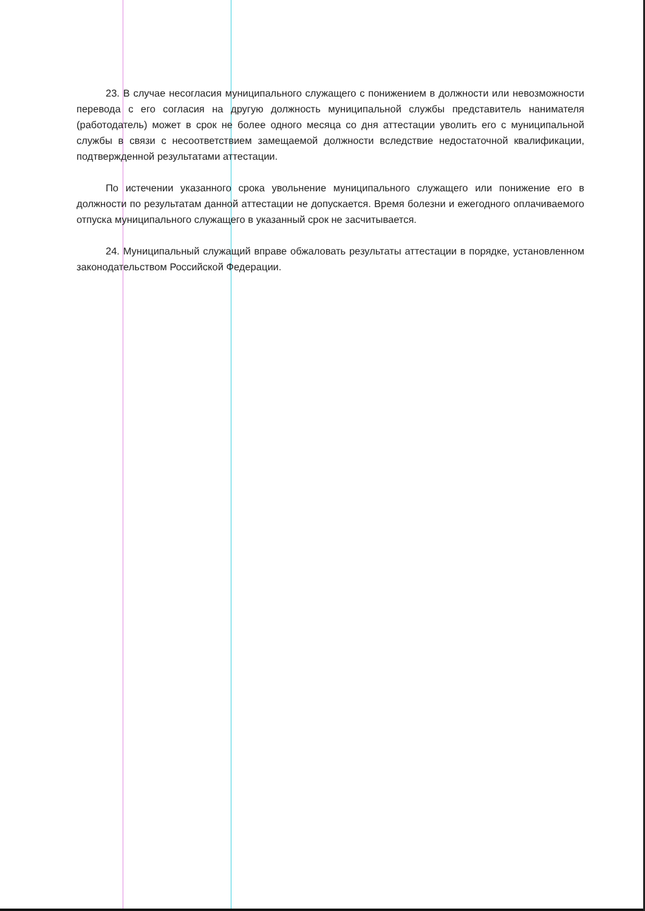23. В случае несогласия муниципального служащего с понижением в должности или невозможности перевода с его согласия на другую должность муниципальной службы представитель нанимателя (работодатель) может в срок не более одного месяца со дня аттестации уволить его с муниципальной службы в связи с несоответствием замещаемой должности вследствие недостаточной квалификации, подтвержденной результатами аттестации.
По истечении указанного срока увольнение муниципального служащего или понижение его в должности по результатам данной аттестации не допускается. Время болезни и ежегодного оплачиваемого отпуска муниципального служащего в указанный срок не засчитывается.
24. Муниципальный служащий вправе обжаловать результаты аттестации в порядке, установленном законодательством Российской Федерации.